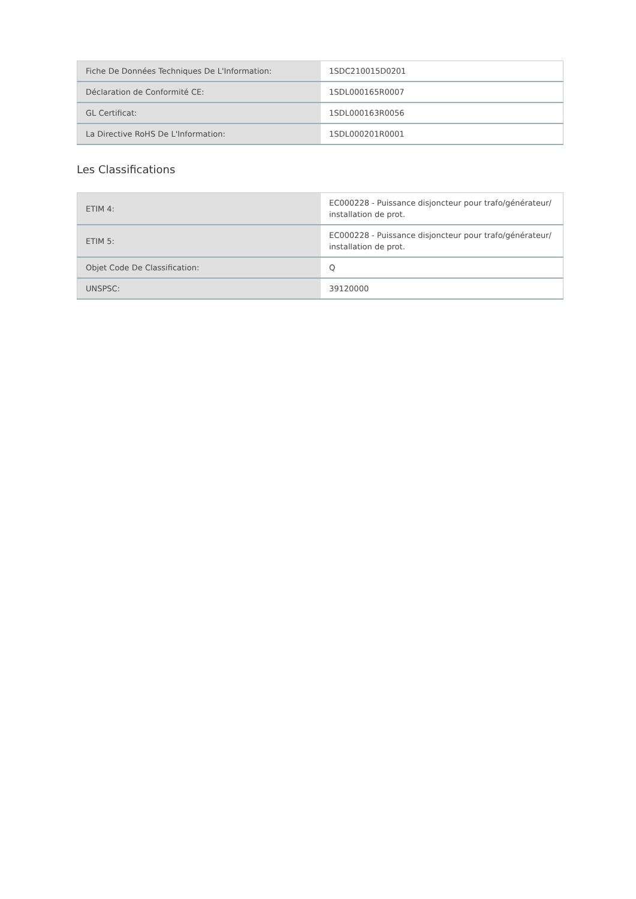| Fiche De Données Techniques De L'Information: | 1SDC210015D0201 |
| Déclaration de Conformité CE: | 1SDL000165R0007 |
| GL Certificat: | 1SDL000163R0056 |
| La Directive RoHS De L'Information: | 1SDL000201R0001 |
Les Classifications
| ETIM 4: | EC000228 - Puissance disjoncteur pour trafo/générateur/ installation de prot. |
| ETIM 5: | EC000228 - Puissance disjoncteur pour trafo/générateur/ installation de prot. |
| Objet Code De Classification: | Q |
| UNSPSC: | 39120000 |